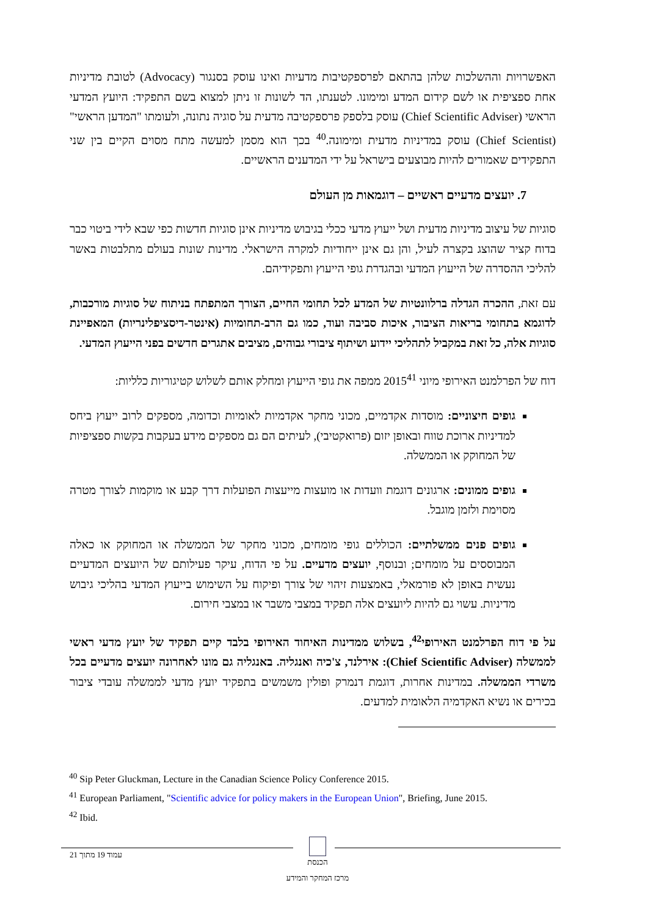האפשרויות וההשלכות שלהן בהתאם לפרספקטיבות מדעיות ואינו עוסק בסנגור (Advocacy) לטובת מדיניות אחת ספציפית או לשם קידום המדע ומימונו. לטענתו, הד לשונות זו ניתן למצוא בשם התפקיד: היועץ המדעי הראשי (Chief Scientific Adviser) עוסק בלספק פרספקטיבה מדעית על סוגיה נתונה, ולעומתו "המדען הראשי" (Chief Scientist) עוסק במדיניות מדעית ומימונה.<sup>40</sup> בכך הוא מסמן למעשה מתח מסוים הקיים בין שני התפקידים שאמורים להיות מבוצעים בישראל על ידי המדענים הראשיים.
7. יועצים מדעיים ראשיים – דוגמאות מן העולם
סוגיות של עיצוב מדיניות מדעית ושל ייעוץ מדעי ככלי בגיבוש מדיניות אינן סוגיות חדשות כפי שבא לידי ביטוי כבר בדוח קציר שהוצג בקצרה לעיל, והן גם אינן ייחודיות למקרה הישראלי. מדינות שונות בעולם מתלבטות באשר להליכי ההסדרה של הייעוץ המדעי ובהגדרת גופי הייעוץ ותפקידיהם.
עם זאת, ההכרה הגדלה ברלוונטיות של המדע לכל תחומי החיים, הצורך המתפתח בניתוח של סוגיות מורכבות, לדוגמא בתחומי בריאות הציבור, איכות סביבה ועוד, כמו גם הרב-תחומיות (אינטר-דיסציפלינריות) המאפיינת סוגיות אלה, כל זאת במקביל לתהליכי יידוע ושיתוף ציבורי גבוהים, מציבים אתגרים חדשים בפני הייעוץ המדעי.
דוח של הפרלמנט האירופי מיוני 2015<sup>41</sup> ממפה את גופי הייעוץ ומחלק אותם לשלוש קטיגוריות כלליות:
גופים חיצוניים: מוסדות אקדמיים, מכוני מחקר אקדמיות לאומיות וכדומה, מספקים לרוב ייעוץ ביחס למדיניות ארוכת טווח ובאופן יזום (פרואקטיבי), לעיתים הם גם מספקים מידע בעקבות בקשות ספציפיות של המחוקק או הממשלה.
גופים ממונים: ארגונים דוגמת וועדות או מועצות מייעצות הפועלות דרך קבע או מוקמות לצורך מטרה מסוימת ולזמן מוגבל.
גופים פנים ממשלתיים: הכוללים גופי מומחים, מכוני מחקר של הממשלה או המחוקק או כאלה המבוססים על מומחים; ובנוסף, יועצים מדעיים. על פי הדוח, עיקר פעילותם של היועצים המדעיים נעשית באופן לא פורמאלי, באמצעות זיהוי של צורך ופיקוח על השימוש בייעוץ המדעי בהליכי גיבוש מדיניות. עשוי גם להיות ליועצים אלה תפקיד במצבי משבר או במצבי חירום.
על פי דוח הפרלמנט האירופי<sup>42</sup>, בשלוש ממדינות האיחוד האירופי בלבד קיים תפקיד של יועץ מדעי ראשי לממשלה (Chief Scientific Adviser): אירלנד, צ'כיה ואנגליה. באנגליה גם מונו לאחרונה יועצים מדעיים בכל משרדי הממשלה. במדינות אחרות, דוגמת דנמרק ופולין משמשים בתפקיד יועץ מדעי לממשלה עובדי ציבור בכירים או נשיא האקדמיה הלאומית למדעים.
<sup>40</sup> Sip Peter Gluckman, Lecture in the Canadian Science Policy Conference 2015.
<sup>41</sup> European Parliament, "Scientific advice for policy makers in the European Union", Briefing, June 2015.
<sup>42</sup> Ibid.
עמוד 19 מתוך 21
הכנסת
מרכז המחקר והמידע